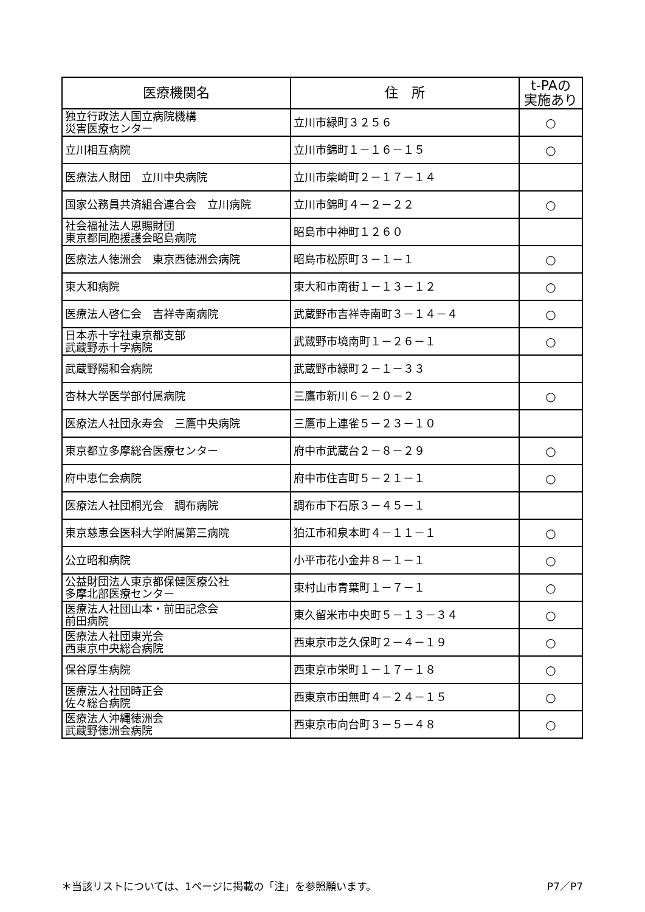| 医療機関名 | 住 所 | t-PAの 実施あり |
| --- | --- | --- |
| 独立行政法人国立病院機構 災害医療センター | 立川市緑町３２５６ | ○ |
| 立川相互病院 | 立川市錦町１－１６－１５ | ○ |
| 医療法人財団 立川中央病院 | 立川市柴崎町２－１７－１４ | |
| 国家公務員共済組合連合会 立川病院 | 立川市錦町４－２－２２ | ○ |
| 社会福祉法人恩賜財団 東京都同胞援護会昭島病院 | 昭島市中神町１２６０ | |
| 医療法人徳洲会 東京西徳洲会病院 | 昭島市松原町３－１－１ | ○ |
| 東大和病院 | 東大和市南街１－１３－１２ | ○ |
| 医療法人啓仁会 吉祥寺南病院 | 武蔵野市吉祥寺南町３－１４－４ | ○ |
| 日本赤十字社東京都支部 武蔵野赤十字病院 | 武蔵野市境南町１－２６－１ | ○ |
| 武蔵野陽和会病院 | 武蔵野市緑町２－１－３３ | |
| 杏林大学医学部付属病院 | 三鷹市新川６－２０－２ | ○ |
| 医療法人社団永寿会 三鷹中央病院 | 三鷹市上連雀５－２３－１０ | |
| 東京都立多摩総合医療センター | 府中市武蔵台２－８－２９ | ○ |
| 府中恵仁会病院 | 府中市住吉町５－２１－１ | ○ |
| 医療法人社団桐光会 調布病院 | 調布市下石原３－４５－１ | |
| 東京慈恵会医科大学附属第三病院 | 狛江市和泉本町４－１１－１ | ○ |
| 公立昭和病院 | 小平市花小金井８－１－１ | ○ |
| 公益財団法人東京都保健医療公社 多摩北部医療センター | 東村山市青葉町１－７－１ | ○ |
| 医療法人社団山本・前田記念会 前田病院 | 東久留米市中央町５－１３－３４ | ○ |
| 医療法人社団東光会 西東京中央総合病院 | 西東京市芝久保町２－４－１９ | ○ |
| 保谷厚生病院 | 西東京市栄町１－１７－１８ | ○ |
| 医療法人社団時正会 佐々総合病院 | 西東京市田無町４－２４－１５ | ○ |
| 医療法人沖縄徳洲会 武蔵野徳洲会病院 | 西東京市向台町３－５－４８ | ○ |
＊当該リストについては、1ページに掲載の「注」を参照願います。 P7／P7